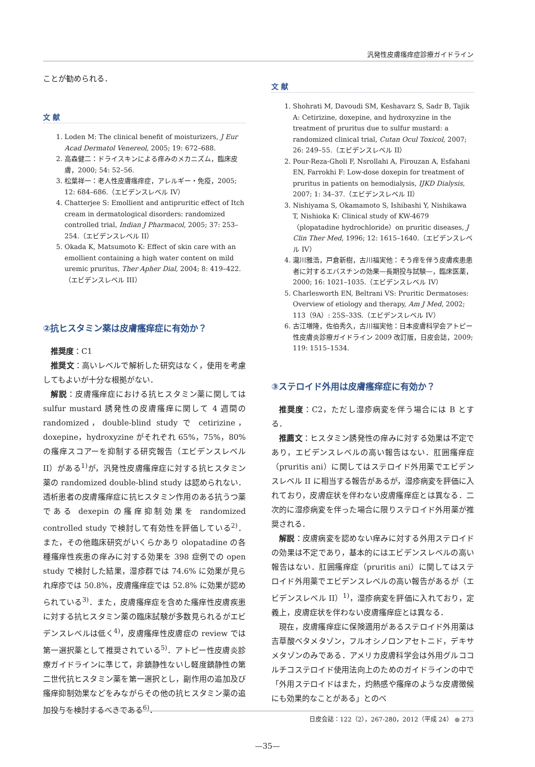汎発性皮膚瘙痒症診療ガイドライン
ことが勧められる．
文 献
1. Loden M: The clinical benefit of moisturizers, J Eur Acad Dermatol Venereol, 2005; 19: 672–688.
2. 高森健二：ドライスキンによる痒みのメカニズム，臨床皮膚，2000; 54: 52–56.
3. 松葉祥一：老人性皮膚瘙痒症，アレルギー・免疫，2005; 12: 684–686.（エビデンスレベル IV）
4. Chatterjee S: Emollient and antipruritic effect of Itch cream in dermatological disorders: randomized controlled trial, Indian J Pharmacol, 2005; 37: 253–254.（エビデンスレベル II）
5. Okada K, Matsumoto K: Effect of skin care with an emollient containing a high water content on mild uremic pruritus, Ther Apher Dial, 2004; 8: 419–422.（エビデンスレベル III）
②抗ヒスタミン薬は皮膚瘙痒症に有効か？
推奨度：C1
推奨文：高いレベルで解析した研究はなく，使用を考慮してもよいが十分な根拠がない．
解説：皮膚瘙痒症における抗ヒスタミン薬に関しては sulfur mustard 誘発性の皮膚瘙痒に関して 4 週間の randomized，double-blind study で cetirizine，doxepine，hydroxyzine がそれぞれ 65%，75%，80% の瘙痒スコアーを抑制する研究報告（エビデンスレベル II）がある<sup>1)</sup>が，汎発性皮膚瘙痒症に対する抗ヒスタミン薬の randomized double-blind study は認められない．透析患者の皮膚瘙痒症に抗ヒスタミン作用のある抗うつ薬である dexepin の瘙痒抑制効果を randomized controlled study で検討して有効性を評価している<sup>2)</sup>．また，その他臨床研究がいくらかあり olopatadine の各種瘙痒性疾患の痒みに対する効果を 398 症例での open study で検討した結果，湿疹群では 74.6% に効果が見られ痒疹では 50.8%，皮膚瘙痒症では 52.8% に効果が認められている<sup>3)</sup>．また，皮膚瘙痒症を含めた瘙痒性皮膚疾患に対する抗ヒスタミン薬の臨床試験が多数見られるがエビデンスレベルは低く<sup>4)</sup>，皮膚瘙痒性皮膚症の review では第一選択薬として推奨されている<sup>5)</sup>．アトピー性皮膚炎診療ガイドラインに準じて，非鎮静性ないし軽度鎮静性の第二世代抗ヒスタミン薬を第一選択とし，副作用の追加及び瘙痒抑制効果などをみながらその他の抗ヒスタミン薬の追加投与を検討するべきである<sup>6)</sup>．
文 献
1. Shohrati M, Davoudi SM, Keshavarz S, Sadr B, Tajik A: Cetirizine, doxepine, and hydroxyzine in the treatment of pruritus due to sulfur mustard: a randomized clinical trial, Cutan Ocul Toxicol, 2007; 26: 249–55.（エビデンスレベル II）
2. Pour-Reza-Gholi F, Nsrollahi A, Firouzan A, Esfahani EN, Farrokhi F: Low-dose doxepin for treatment of pruritus in patients on hemodialysis, IJKD Dialysis, 2007; 1: 34–37.（エビデンスレベル II）
3. Nishiyama S, Okamamoto S, Ishibashi Y, Nishikawa T, Nishioka K: Clinical study of KW-4679（plopatadine hydrochloride）on pruritic diseases, J Clin Ther Med, 1996; 12: 1615–1640.（エビデンスレベル IV）
4. 瀧川雅浩，戸倉新樹，古川福実他：そう痒を伴う皮膚疾患患者に対するエバスチンの効果—長期投与試験—，臨床医薬，2000; 16: 1021–1035.（エビデンスレベル IV）
5. Charlesworth EN, Beltrani VS: Pruritic Dermatoses: Overview of etiology and therapy, Am J Med, 2002; 113（9A）: 25S–33S.（エビデンスレベル IV）
6. 古江増隆，佐伯秀久，古川福実他：日本皮膚科学会アトピー性皮膚炎診療ガイドライン 2009 改訂版，日皮会誌，2009; 119: 1515–1534.
③ステロイド外用は皮膚瘙痒症に有効か？
推奨度：C2，ただし湿疹病変を伴う場合には B とする．
推薦文：ヒスタミン誘発性の痒みに対する効果は不定であり，エビデンスレベルの高い報告はない．肛囲瘙痒症（pruritis ani）に関してはステロイド外用薬でエビデンスレベル II に相当する報告があるが，湿疹病変を評価に入れており，皮膚症状を伴わない皮膚瘙痒症とは異なる．二次的に湿疹病変を伴った場合に限りステロイド外用薬が推奨される．
解説：皮膚病変を認めない痒みに対する外用ステロイドの効果は不定であり，基本的にはエビデンスレベルの高い報告はない．肛囲瘙痒症（pruritis ani）に関してはステロイド外用薬でエビデンスレベルの高い報告があるが（エビデンスレベル II）<sup>1)</sup>，湿疹病変を評価に入れており，定義上，皮膚症状を伴わない皮膚瘙痒症とは異なる．
現在，皮膚瘙痒症に保険適用があるステロイド外用薬は吉草酸ベタメタゾン，フルオシノロンアセトニド，デキサメタゾンのみである．アメリカ皮膚科学会は外用グルココルチコステロイド使用法向上のためのガイドラインの中で「外用ステロイドはまた，灼熱感や瘙痒のような皮膚徴候にも効果的なことがある」とのべ
日皮会誌：122（2），267-280，2012（平成 24） ● 273
—35—